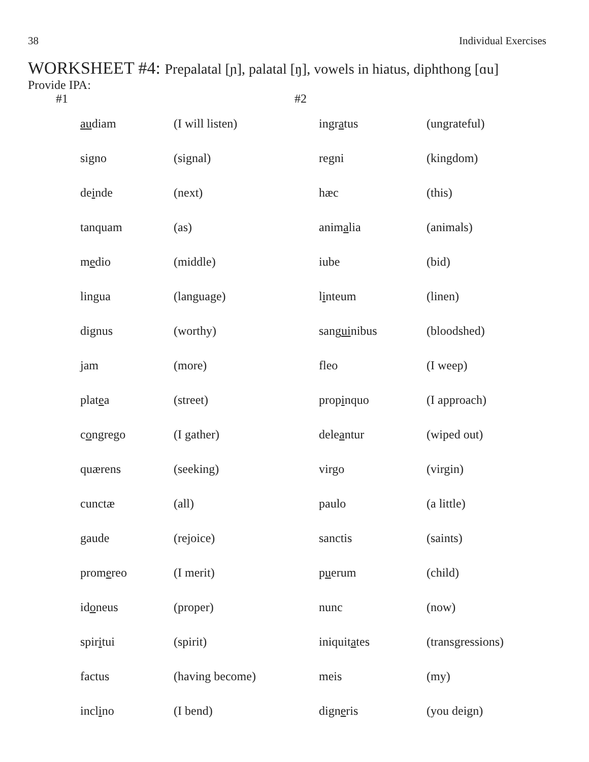38 Individual Exercises
WORKSHEET #4: Prepalatal [ɲ], palatal [ŋ], vowels in hiatus, diphthong [ɑu]
Provide IPA:
| #1 | | | #2 | | |
| | au diam | (I will listen) | | ingr a tus | (ungrateful) |
| | signo | (signal) | | regni | (kingdom) |
| | de i nde | (next) | | hæc | (this) |
| | tanquam | (as) | | anim a lia | (animals) |
| | m e dio | (middle) | | iube | (bid) |
| | lingua | (language) | | l i nteum | (linen) |
| | dignus | (worthy) | | sang ui nibus | (bloodshed) |
| | jam | (more) | | fleo | (I weep) |
| | plat e a | (street) | | prop i nquo | (I approach) |
| | c o ngrego | (I gather) | | dele a ntur | (wiped out) |
| | quærens | (seeking) | | virgo | (virgin) |
| | cunctæ | (all) | | paulo | (a little) |
| | gaude | (rejoice) | | sanctis | (saints) |
| | prom e reo | (I merit) | | p u erum | (child) |
| | id o neus | (proper) | | nunc | (now) |
| | spir i tui | (spirit) | | iniquit a tes | (transgressions) |
| | factus | (having become) | | meis | (my) |
| | incl i no | (I bend) | | dign e ris | (you deign) |